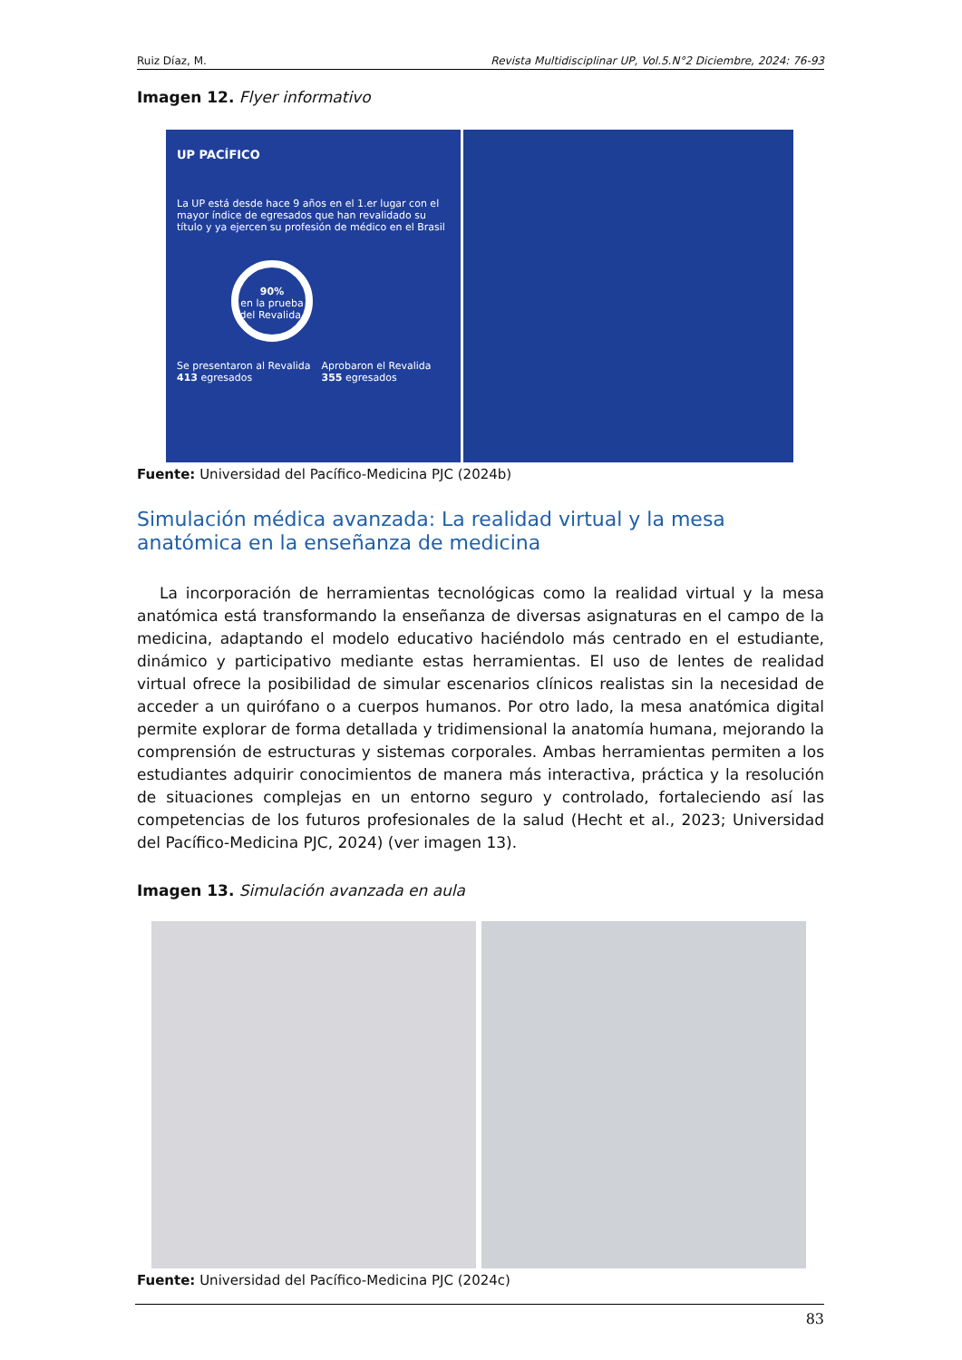Ruiz Díaz, M. Revista Multidisciplinar UP, Vol.5.N°2 Diciembre, 2024: 76-93
Imagen 12. Flyer informativo
UP PACÍFICO
La UP está desde hace 9 años en el 1.er lugar con el mayor índice de egresados que han revalidado su título y ya ejercen su profesión de médico en el Brasil
90%
en la prueba del Revalida.
Se presentaron al Revalida 413 egresados Aprobaron el Revalida 355 egresados
Fuente: Universidad del Pacífico-Medicina PJC (2024b)
Simulación médica avanzada: La realidad virtual y la mesa anatómica en la enseñanza de medicina
La incorporación de herramientas tecnológicas como la realidad virtual y la mesa anatómica está transformando la enseñanza de diversas asignaturas en el campo de la medicina, adaptando el modelo educativo haciéndolo más centrado en el estudiante, dinámico y participativo mediante estas herramientas. El uso de lentes de realidad virtual ofrece la posibilidad de simular escenarios clínicos realistas sin la necesidad de acceder a un quirófano o a cuerpos humanos. Por otro lado, la mesa anatómica digital permite explorar de forma detallada y tridimensional la anatomía humana, mejorando la comprensión de estructuras y sistemas corporales. Ambas herramientas permiten a los estudiantes adquirir conocimientos de manera más interactiva, práctica y la resolución de situaciones complejas en un entorno seguro y controlado, fortaleciendo así las competencias de los futuros profesionales de la salud (Hecht et al., 2023; Universidad del Pacífico-Medicina PJC, 2024) (ver imagen 13).
Imagen 13. Simulación avanzada en aula
Fuente: Universidad del Pacífico-Medicina PJC (2024c)
83